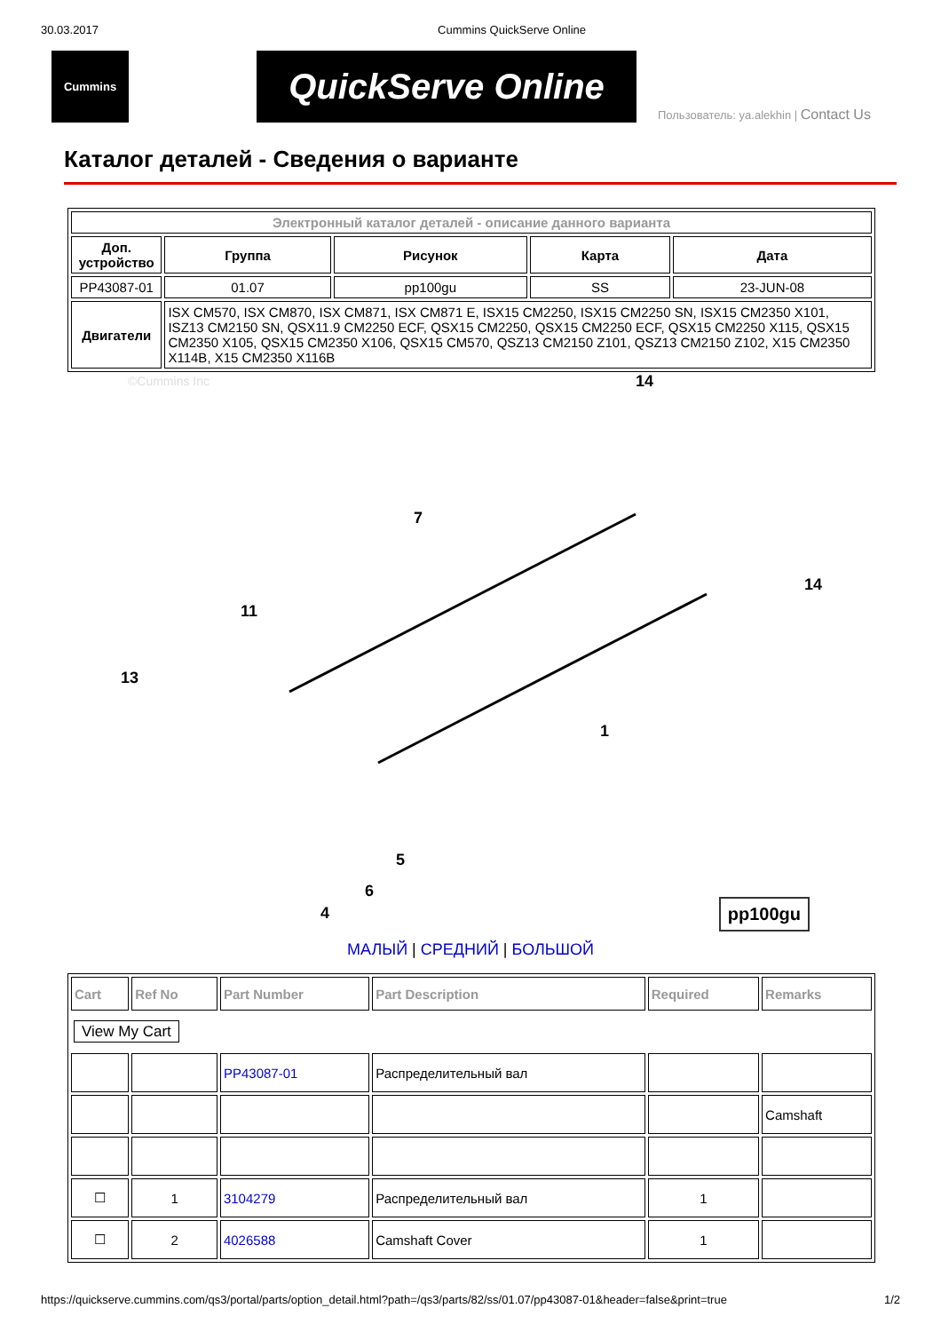30.03.2017 Cummins QuickServe Online
Cummins
QuickServe Online
Пользователь: ya.alekhin | Contact Us
Каталог деталей - Сведения о варианте
| Электронный каталог деталей - описание данного варианта | | | | |
| Доп. устройство | Группа | Рисунок | Карта | Дата |
| PP43087-01 | 01.07 | pp100gu | SS | 23-JUN-08 |
| Двигатели | ISX CM570, ISX CM870, ISX CM871, ISX CM871 E, ISX15 CM2250, ISX15 CM2250 SN, ISX15 CM2350 X101, ISZ13 CM2150 SN, QSX11.9 CM2250 ECF, QSX15 CM2250, QSX15 CM2250 ECF, QSX15 CM2250 X115, QSX15 CM2350 X105, QSX15 CM2350 X106, QSX15 CM570, QSZ13 CM2150 Z101, QSZ13 CM2150 Z102, X15 CM2350 X114B, X15 CM2350 X116B | | | |
©Cummins Inc
14
7
11
13
1
5
6
4
14
pp100gu
МАЛЫЙ | СРЕДНИЙ | БОЛЬШОЙ
| Cart | Ref No | Part Number | Part Description | Required | Remarks |
| --- | --- | --- | --- | --- | --- |
| View My Cart | | | | | |
| | | PP43087-01 | Распределительный вал | | |
| | | | | | Camshaft |
| ☐ | 1 | 3104279 | Распределительный вал | 1 | |
| ☐ | 2 | 4026588 | Camshaft Cover | 1 | |
https://quickserve.cummins.com/qs3/portal/parts/option_detail.html?path=/qs3/parts/82/ss/01.07/pp43087-01&header=false&print=true 1/2